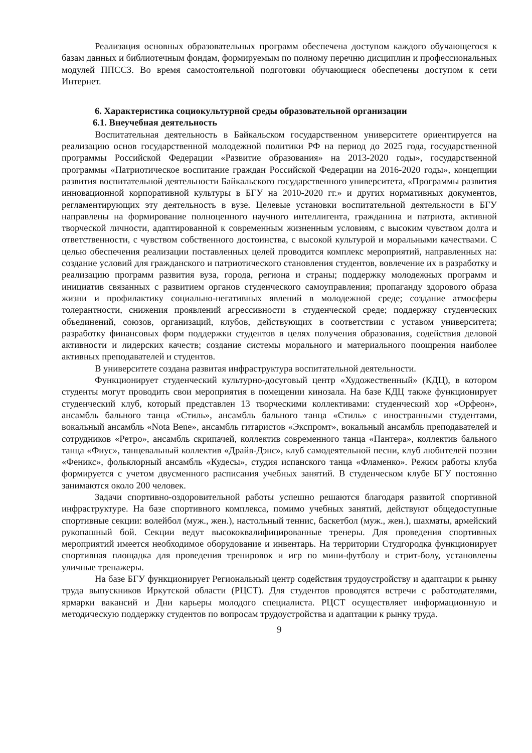Реализация основных образовательных программ обеспечена доступом каждого обучающегося к базам данных и библиотечным фондам, формируемым по полному перечню дисциплин и профессиональных модулей ППССЗ. Во время самостоятельной подготовки обучающиеся обеспечены доступом к сети Интернет.
6. Характеристика социокультурной среды образовательной организации
6.1. Внеучебная деятельность
Воспитательная деятельность в Байкальском государственном университете ориентируется на реализацию основ государственной молодежной политики РФ на период до 2025 года, государственной программы Российской Федерации «Развитие образования» на 2013-2020 годы», государственной программы «Патриотическое воспитание граждан Российской Федерации на 2016-2020 годы», концепции развития воспитательной деятельности Байкальского государственного университета, «Программы развития инновационной корпоративной культуры в БГУ на 2010-2020 гг.» и других нормативных документов, регламентирующих эту деятельность в вузе. Целевые установки воспитательной деятельности в БГУ направлены на формирование полноценного научного интеллигента, гражданина и патриота, активной творческой личности, адаптированной к современным жизненным условиям, с высоким чувством долга и ответственности, с чувством собственного достоинства, с высокой культурой и моральными качествами. С целью обеспечения реализации поставленных целей проводится комплекс мероприятий, направленных на: создание условий для гражданского и патриотического становления студентов, вовлечение их в разработку и реализацию программ развития вуза, города, региона и страны; поддержку молодежных программ и инициатив связанных с развитием органов студенческого самоуправления; пропаганду здорового образа жизни и профилактику социально-негативных явлений в молодежной среде; создание атмосферы толерантности, снижения проявлений агрессивности в студенческой среде; поддержку студенческих объединений, союзов, организаций, клубов, действующих в соответствии с уставом университета; разработку финансовых форм поддержки студентов в целях получения образования, содействия деловой активности и лидерских качеств; создание системы морального и материального поощрения наиболее активных преподавателей и студентов.
В университете создана развитая инфраструктура воспитательной деятельности.
Функционирует студенческий культурно-досуговый центр «Художественный» (КДЦ), в котором студенты могут проводить свои мероприятия в помещении кинозала. На базе КДЦ также функционирует студенческий клуб, который представлен 13 творческими коллективами: студенческий хор «Орфеон», ансамбль бального танца «Стиль», ансамбль бального танца «Стиль» с иностранными студентами, вокальный ансамбль «Nota Bene», ансамбль гитаристов «Экспромт», вокальный ансамбль преподавателей и сотрудников «Ретро», ансамбль скрипачей, коллектив современного танца «Пантера», коллектив бального танца «Фиус», танцевальный коллектив «Драйв-Дэнс», клуб самодеятельной песни, клуб любителей поэзии «Феникс», фольклорный ансамбль «Кудесы», студия испанского танца «Фламенко». Режим работы клуба формируется с учетом двусменного расписания учебных занятий. В студенческом клубе БГУ постоянно занимаются около 200 человек.
Задачи спортивно-оздоровительной работы успешно решаются благодаря развитой спортивной инфраструктуре. На базе спортивного комплекса, помимо учебных занятий, действуют общедоступные спортивные секции: волейбол (муж., жен.), настольный теннис, баскетбол (муж., жен.), шахматы, армейский рукопашный бой. Секции ведут высококвалифицированные тренеры. Для проведения спортивных мероприятий имеется необходимое оборудование и инвентарь. На территории Студгородка функционирует спортивная площадка для проведения тренировок и игр по мини-футболу и стрит-болу, установлены уличные тренажеры.
На базе БГУ функционирует Региональный центр содействия трудоустройству и адаптации к рынку труда выпускников Иркутской области (РЦСТ). Для студентов проводятся встречи с работодателями, ярмарки вакансий и Дни карьеры молодого специалиста. РЦСТ осуществляет информационную и методическую поддержку студентов по вопросам трудоустройства и адаптации к рынку труда.
9